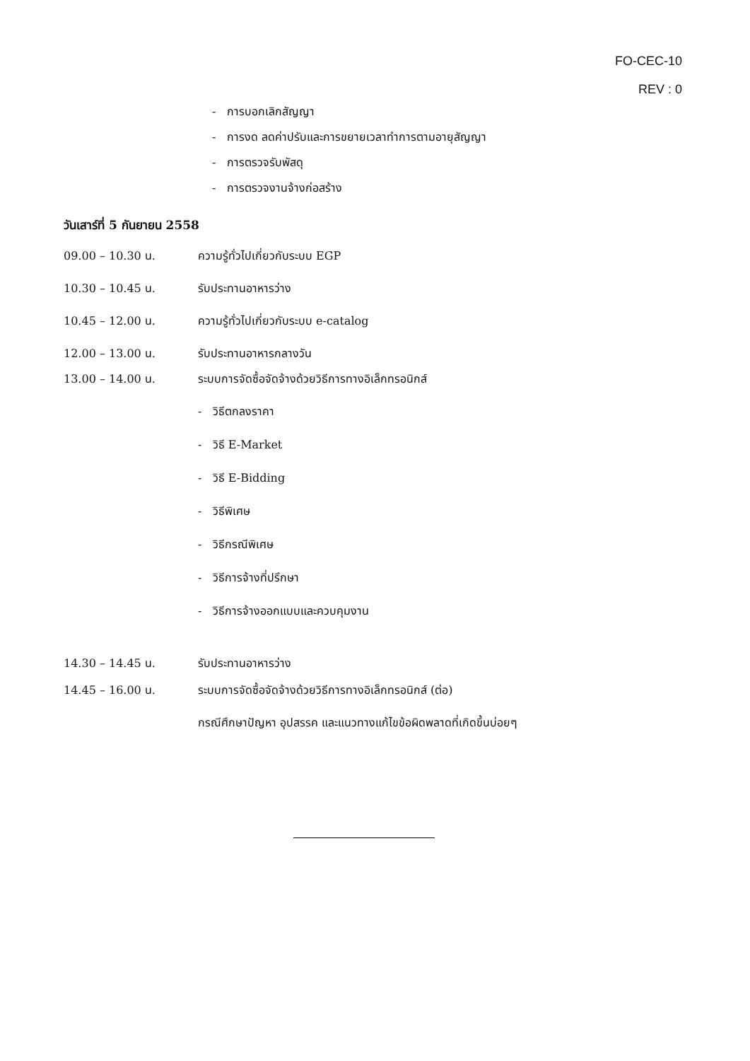FO-CEC-10
REV : 0
- การบอกเลิกสัญญา
- การงด ลดค่าปรับและการขยายเวลาทำการตามอายุสัญญา
- การตรวจรับพัสดุ
- การตรวจงานจ้างก่อสร้าง
วันเสาร์ที่ 5 กันยายน 2558
09.00 – 10.30 น. ความรู้ทั่วไปเกี่ยวกับระบบ EGP
10.30 – 10.45 น. รับประทานอาหารว่าง
10.45 – 12.00 น. ความรู้ทั่วไปเกี่ยวกับระบบ e-catalog
12.00 – 13.00 น. รับประทานอาหารกลางวัน
13.00 – 14.00 น. ระบบการจัดซื้อจัดจ้างด้วยวิธีการทางอิเล็กทรอนิกส์
- วิธีตกลงราคา
- วิธี E-Market
- วิธี E-Bidding
- วิธีพิเศษ
- วิธีกรณีพิเศษ
- วิธีการจ้างที่ปรึกษา
- วิธีการจ้างออกแบบและควบคุมงาน
14.30 – 14.45 น. รับประทานอาหารว่าง
14.45 – 16.00 น. ระบบการจัดซื้อจัดจ้างด้วยวิธีการทางอิเล็กทรอนิกส์ (ต่อ)
กรณีศึกษาปัญหา อุปสรรค และแนวทางแก้ไขข้อผิดพลาดที่เกิดขึ้นบ่อยๆ